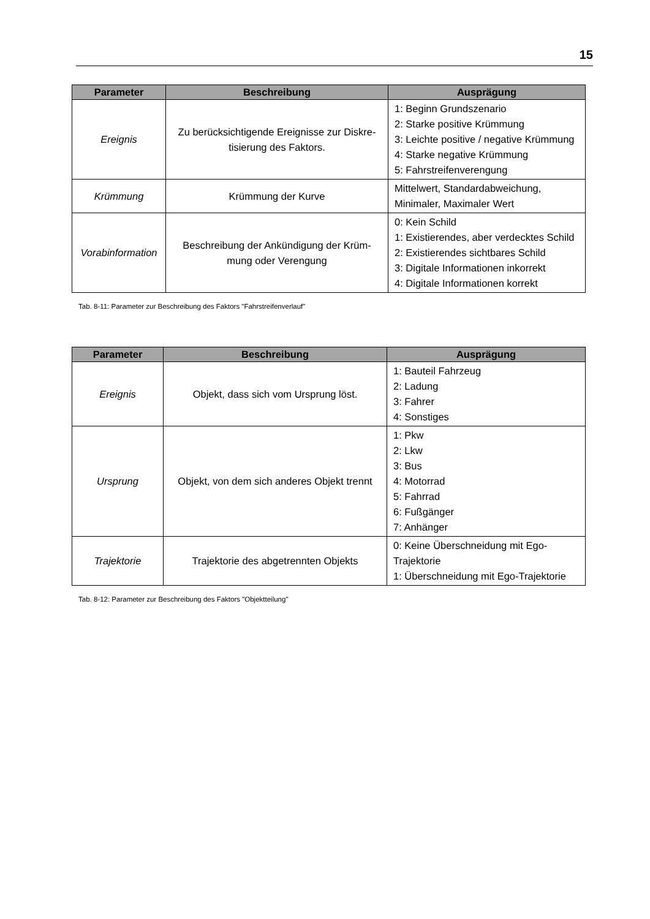15
| Parameter | Beschreibung | Ausprägung |
| --- | --- | --- |
| Ereignis | Zu berücksichtigende Ereignisse zur Diskre-tisierung des Faktors. | 1: Beginn Grundszenario 2: Starke positive Krümmung 3: Leichte positive / negative Krümmung 4: Starke negative Krümmung 5: Fahrstreifenverengung |
| Krümmung | Krümmung der Kurve | Mittelwert, Standardabweichung, Minimaler, Maximaler Wert |
| Vorabinformation | Beschreibung der Ankündigung der Krüm-mung oder Verengung | 0: Kein Schild 1: Existierendes, aber verdecktes Schild 2: Existierendes sichtbares Schild 3: Digitale Informationen inkorrekt 4: Digitale Informationen korrekt |
Tab. 8-11: Parameter zur Beschreibung des Faktors "Fahrstreifenverlauf"
| Parameter | Beschreibung | Ausprägung |
| --- | --- | --- |
| Ereignis | Objekt, dass sich vom Ursprung löst. | 1: Bauteil Fahrzeug 2: Ladung 3: Fahrer 4: Sonstiges |
| Ursprung | Objekt, von dem sich anderes Objekt trennt | 1: Pkw 2: Lkw 3: Bus 4: Motorrad 5: Fahrrad 6: Fußgänger 7: Anhänger |
| Trajektorie | Trajektorie des abgetrennten Objekts | 0: Keine Überschneidung mit Ego-Trajektorie 1: Überschneidung mit Ego-Trajektorie |
Tab. 8-12: Parameter zur Beschreibung des Faktors "Objektteilung"